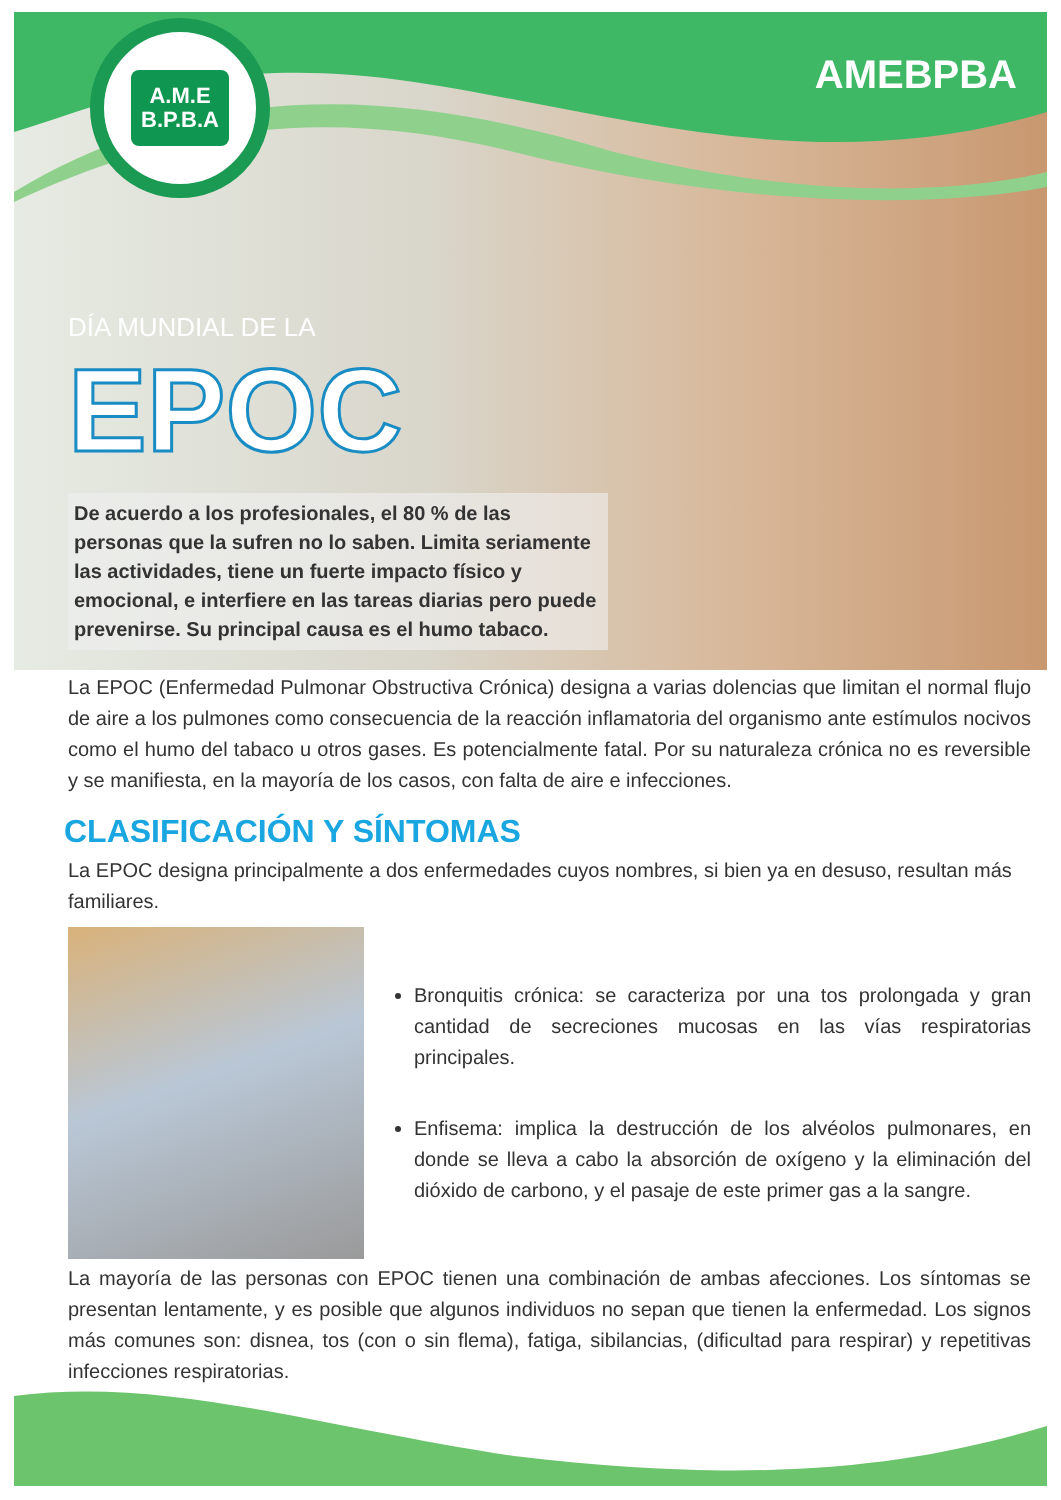A.M.E
B.P.B.A
AMEBPBA
DÍA MUNDIAL DE LA
EPOC
De acuerdo a los profesionales, el 80 % de las personas que la sufren no lo saben. Limita seriamente las actividades, tiene un fuerte impacto físico y emocional, e interfiere en las tareas diarias pero puede prevenirse. Su principal causa es el humo tabaco.
La EPOC (Enfermedad Pulmonar Obstructiva Crónica) designa a varias dolencias que limitan el normal flujo de aire a los pulmones como consecuencia de la reacción inflamatoria del organismo ante estímulos nocivos como el humo del tabaco u otros gases. Es potencialmente fatal. Por su naturaleza crónica no es reversible y se manifiesta, en la mayoría de los casos, con falta de aire e infecciones.
CLASIFICACIÓN Y SÍNTOMAS
La EPOC designa principalmente a dos enfermedades cuyos nombres, si bien ya en desuso, resultan más familiares.
Bronquitis crónica: se caracteriza por una tos prolongada y gran cantidad de secreciones mucosas en las vías respiratorias principales.
Enfisema: implica la destrucción de los alvéolos pulmonares, en donde se lleva a cabo la absorción de oxígeno y la eliminación del dióxido de carbono, y el pasaje de este primer gas a la sangre.
La mayoría de las personas con EPOC tienen una combinación de ambas afecciones. Los síntomas se presentan lentamente, y es posible que algunos individuos no sepan que tienen la enfermedad. Los signos más comunes son: disnea, tos (con o sin flema), fatiga, sibilancias, (dificultad para respirar) y repetitivas infecciones respiratorias.